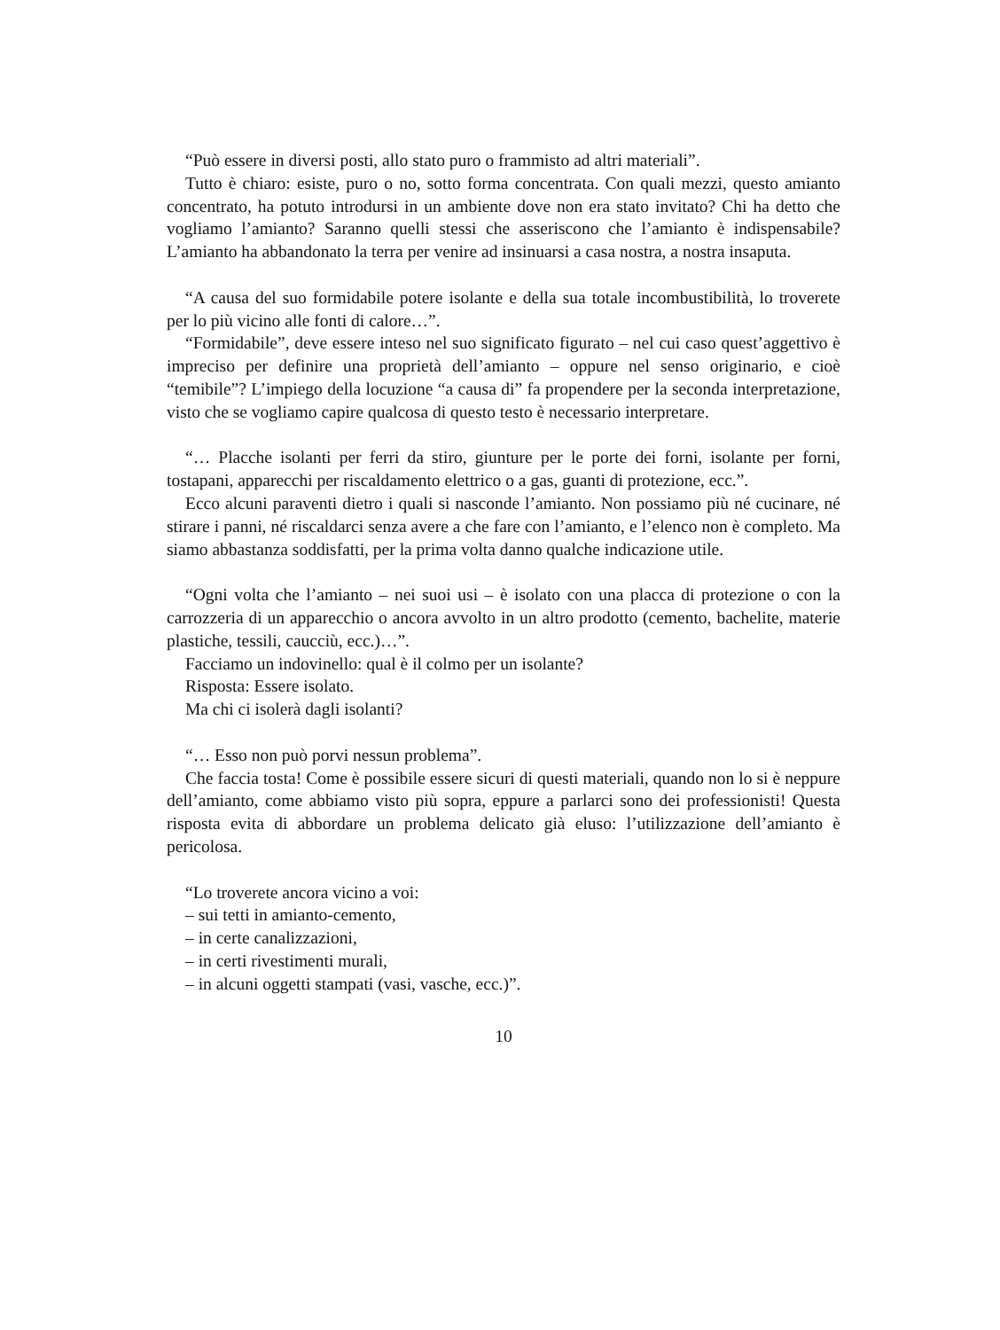“Può essere in diversi posti, allo stato puro o frammisto ad altri materiali”.
Tutto è chiaro: esiste, puro o no, sotto forma concentrata. Con quali mezzi, questo amianto concentrato, ha potuto introdursi in un ambiente dove non era stato invitato? Chi ha detto che vogliamo l’amianto? Saranno quelli stessi che asseriscono che l’amianto è indispensabile? L’amianto ha abbandonato la terra per venire ad insinuarsi a casa nostra, a nostra insaputa.
“A causa del suo formidabile potere isolante e della sua totale incombustibilità, lo troverete per lo più vicino alle fonti di calore…”.
“Formidabile”, deve essere inteso nel suo significato figurato – nel cui caso quest’aggettivo è impreciso per definire una proprietà dell’amianto – oppure nel senso originario, e cioè “temibile”? L’impiego della locuzione “a causa di” fa propendere per la seconda interpretazione, visto che se vogliamo capire qualcosa di questo testo è necessario interpretare.
“… Placche isolanti per ferri da stiro, giunture per le porte dei forni, isolante per forni, tostapani, apparecchi per riscaldamento elettrico o a gas, guanti di protezione, ecc.”.
Ecco alcuni paraventi dietro i quali si nasconde l’amianto. Non possiamo più né cucinare, né stirare i panni, né riscaldarci senza avere a che fare con l’amianto, e l’elenco non è completo. Ma siamo abbastanza soddisfatti, per la prima volta danno qualche indicazione utile.
“Ogni volta che l’amianto – nei suoi usi – è isolato con una placca di protezione o con la carrozzeria di un apparecchio o ancora avvolto in un altro prodotto (cemento, bachelite, materie plastiche, tessili, caucciù, ecc.)…”.
Facciamo un indovinello: qual è il colmo per un isolante?
Risposta: Essere isolato.
Ma chi ci isolerà dagli isolanti?
“… Esso non può porvi nessun problema”.
Che faccia tosta! Come è possibile essere sicuri di questi materiali, quando non lo si è neppure dell’amianto, come abbiamo visto più sopra, eppure a parlarci sono dei professionisti! Questa risposta evita di abbordare un problema delicato già eluso: l’utilizzazione dell’amianto è pericolosa.
“Lo troverete ancora vicino a voi:
– sui tetti in amianto-cemento,
– in certe canalizzazioni,
– in certi rivestimenti murali,
– in alcuni oggetti stampati (vasi, vasche, ecc.)”.
10